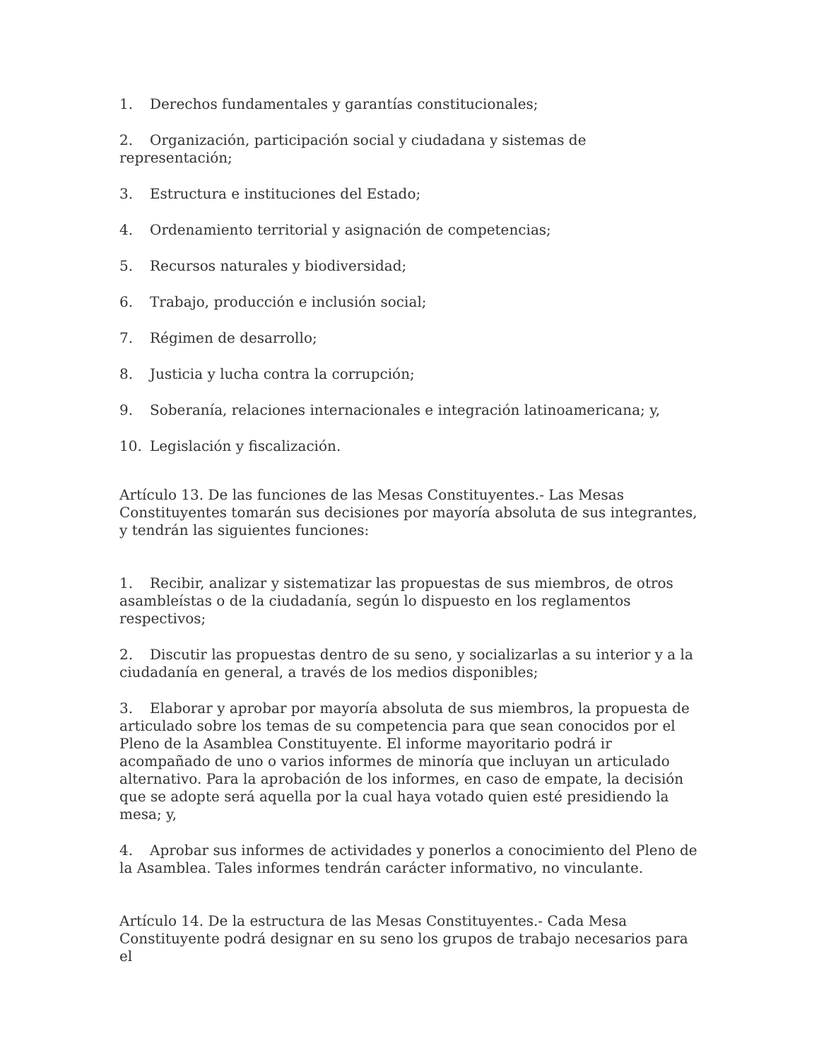1. Derechos fundamentales y garantías constitucionales;
2. Organización, participación social y ciudadana y sistemas de representación;
3. Estructura e instituciones del Estado;
4. Ordenamiento territorial y asignación de competencias;
5. Recursos naturales y biodiversidad;
6. Trabajo, producción e inclusión social;
7. Régimen de desarrollo;
8. Justicia y lucha contra la corrupción;
9. Soberanía, relaciones internacionales e integración latinoamericana; y,
10. Legislación y fiscalización.
Artículo 13. De las funciones de las Mesas Constituyentes.- Las Mesas Constituyentes tomarán sus decisiones por mayoría absoluta de sus integrantes, y tendrán las siguientes funciones:
1. Recibir, analizar y sistematizar las propuestas de sus miembros, de otros asambleístas o de la ciudadanía, según lo dispuesto en los reglamentos respectivos;
2. Discutir las propuestas dentro de su seno, y socializarlas a su interior y a la ciudadanía en general, a través de los medios disponibles;
3. Elaborar y aprobar por mayoría absoluta de sus miembros, la propuesta de articulado sobre los temas de su competencia para que sean conocidos por el Pleno de la Asamblea Constituyente. El informe mayoritario podrá ir acompañado de uno o varios informes de minoría que incluyan un articulado alternativo. Para la aprobación de los informes, en caso de empate, la decisión que se adopte será aquella por la cual haya votado quien esté presidiendo la mesa; y,
4. Aprobar sus informes de actividades y ponerlos a conocimiento del Pleno de la Asamblea. Tales informes tendrán carácter informativo, no vinculante.
Artículo 14. De la estructura de las Mesas Constituyentes.- Cada Mesa Constituyente podrá designar en su seno los grupos de trabajo necesarios para el